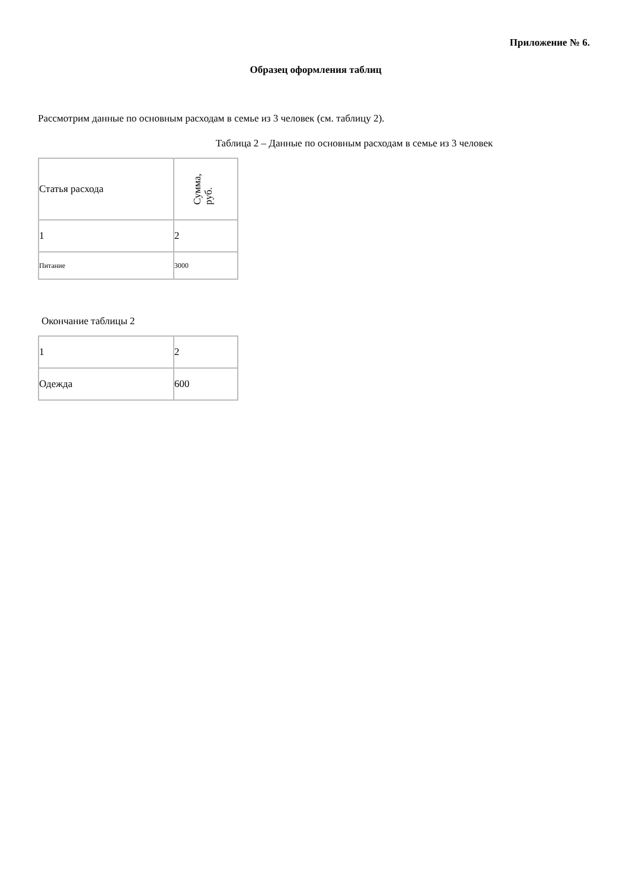Приложение № 6.
Образец оформления таблиц
Рассмотрим данные по основным расходам в семье из 3 человек (см. таблицу 2).
Таблица 2 – Данные по основным расходам в семье из 3 человек
| Статья расхода | Сумма, руб. |
| 1 | 2 |
| Питание | 3000 |
Окончание таблицы 2
| 1 | 2 |
| Одежда | 600 |